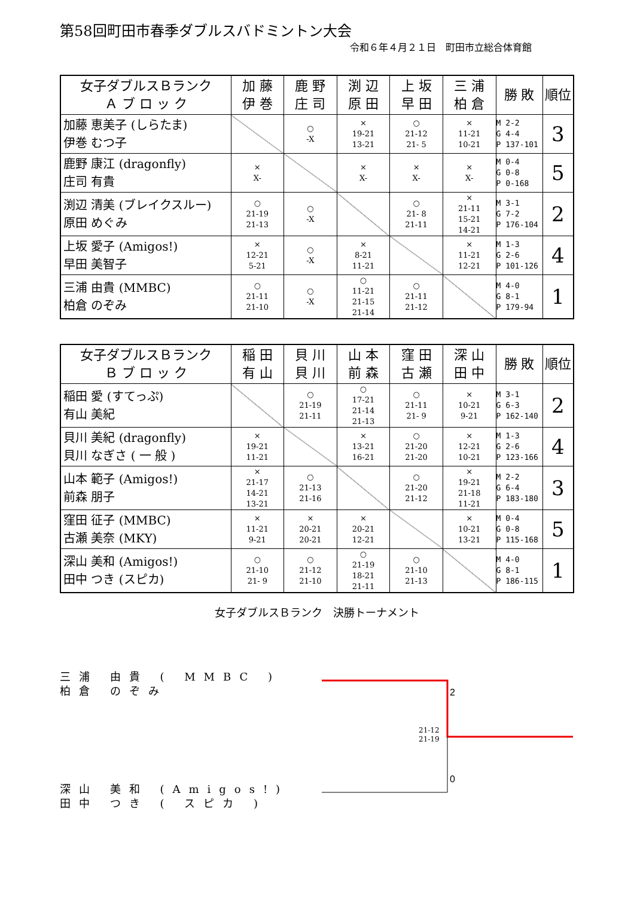第58回町田市春季ダブルスバドミントン大会
令和６年４月２１日　町田市立総合体育館
| 女子ダブルスＢランク Ａ ブ ロ ッ ク | 加 藤 伊 巻 | 鹿 野 庄 司 | 渕 辺 原 田 | 上 坂 早 田 | 三 浦 柏 倉 | 勝 敗 | 順位 |
| --- | --- | --- | --- | --- | --- | --- | --- |
| 加藤 恵美子 (しらたま) 伊巻 むつ子 | | ○ -X | × 19-21 13-21 | ○ 21-12 21- 5 | × 11-21 10-21 | M 2-2 G 4-4 P 137-101 | 3 |
| 鹿野 康江 (dragonfly) 庄司 有貴 | × X- | | × X- | × X- | × X- | M 0-4 G 0-8 P 0-168 | 5 |
| 渕辺 清美 (ブレイクスルー) 原田 めぐみ | ○ 21-19 21-13 | ○ -X | | ○ 21- 8 21-11 | × 21-11 15-21 14-21 | M 3-1 G 7-2 P 176-104 | 2 |
| 上坂 愛子 (Amigos!) 早田 美智子 | × 12-21 5-21 | ○ -X | × 8-21 11-21 | | × 11-21 12-21 | M 1-3 G 2-6 P 101-126 | 4 |
| 三浦 由貴 (MMBC) 柏倉 のぞみ | ○ 21-11 21-10 | ○ -X | ○ 11-21 21-15 21-14 | ○ 21-11 21-12 | | M 4-0 G 8-1 P 179-94 | 1 |
| 女子ダブルスＢランク Ｂ ブ ロ ッ ク | 稲 田 有 山 | 貝 川 貝 川 | 山 本 前 森 | 窪 田 古 瀬 | 深 山 田 中 | 勝 敗 | 順位 |
| --- | --- | --- | --- | --- | --- | --- | --- |
| 稲田 愛 (すてっぷ) 有山 美紀 | | ○ 21-19 21-11 | ○ 17-21 21-14 21-13 | ○ 21-11 21- 9 | × 10-21 9-21 | M 3-1 G 6-3 P 162-140 | 2 |
| 貝川 美紀 (dragonfly) 貝川 なぎさ ( 一 般 ) | × 19-21 11-21 | | × 13-21 16-21 | ○ 21-20 21-20 | × 12-21 10-21 | M 1-3 G 2-6 P 123-166 | 4 |
| 山本 範子 (Amigos!) 前森 朋子 | × 21-17 14-21 13-21 | ○ 21-13 21-16 | | ○ 21-20 21-12 | × 19-21 21-18 11-21 | M 2-2 G 6-4 P 183-180 | 3 |
| 窪田 征子 (MMBC) 古瀬 美奈 (MKY) | × 11-21 9-21 | × 20-21 20-21 | × 20-21 12-21 | | × 10-21 13-21 | M 0-4 G 0-8 P 115-168 | 5 |
| 深山 美和 (Amigos!) 田中 つき (スピカ) | ○ 21-10 21- 9 | ○ 21-12 21-10 | ○ 21-19 18-21 21-11 | ○ 21-10 21-13 | | M 4-0 G 8-1 P 186-115 | 1 |
女子ダブルスＢランク　決勝トーナメント
三浦 由貴 ( MMBC )
柏倉 のぞみ
深山 美和 (Amigos!)
田中 つき ( スピカ )
2
0
21-12
21-19